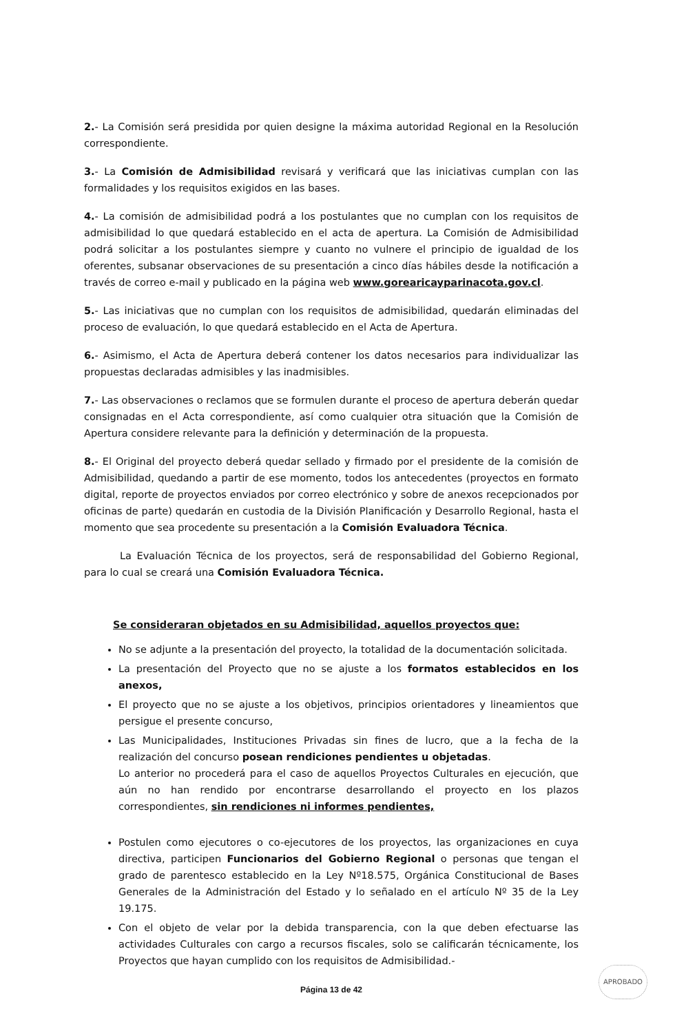2.- La Comisión será presidida por quien designe la máxima autoridad Regional en la Resolución correspondiente.
3.- La Comisión de Admisibilidad revisará y verificará que las iniciativas cumplan con las formalidades y los requisitos exigidos en las bases.
4.- La comisión de admisibilidad podrá a los postulantes que no cumplan con los requisitos de admisibilidad lo que quedará establecido en el acta de apertura. La Comisión de Admisibilidad podrá solicitar a los postulantes siempre y cuanto no vulnere el principio de igualdad de los oferentes, subsanar observaciones de su presentación a cinco días hábiles desde la notificación a través de correo e-mail y publicado en la página web www.gorearicayparinacota.gov.cl.
5.- Las iniciativas que no cumplan con los requisitos de admisibilidad, quedarán eliminadas del proceso de evaluación, lo que quedará establecido en el Acta de Apertura.
6.- Asimismo, el Acta de Apertura deberá contener los datos necesarios para individualizar las propuestas declaradas admisibles y las inadmisibles.
7.- Las observaciones o reclamos que se formulen durante el proceso de apertura deberán quedar consignadas en el Acta correspondiente, así como cualquier otra situación que la Comisión de Apertura considere relevante para la definición y determinación de la propuesta.
8.- El Original del proyecto deberá quedar sellado y firmado por el presidente de la comisión de Admisibilidad, quedando a partir de ese momento, todos los antecedentes (proyectos en formato digital, reporte de proyectos enviados por correo electrónico y sobre de anexos recepcionados por oficinas de parte) quedarán en custodia de la División Planificación y Desarrollo Regional, hasta el momento que sea procedente su presentación a la Comisión Evaluadora Técnica.
La Evaluación Técnica de los proyectos, será de responsabilidad del Gobierno Regional, para lo cual se creará una Comisión Evaluadora Técnica.
Se consideraran objetados en su Admisibilidad, aquellos proyectos que:
No se adjunte a la presentación del proyecto, la totalidad de la documentación solicitada.
La presentación del Proyecto que no se ajuste a los formatos establecidos en los anexos,
El proyecto que no se ajuste a los objetivos, principios orientadores y lineamientos que persigue el presente concurso,
Las Municipalidades, Instituciones Privadas sin fines de lucro, que a la fecha de la realización del concurso posean rendiciones pendientes u objetadas.
Lo anterior no procederá para el caso de aquellos Proyectos Culturales en ejecución, que aún no han rendido por encontrarse desarrollando el proyecto en los plazos correspondientes, sin rendiciones ni informes pendientes,
Postulen como ejecutores o co-ejecutores de los proyectos, las organizaciones en cuya directiva, participen Funcionarios del Gobierno Regional o personas que tengan el grado de parentesco establecido en la Ley Nº18.575, Orgánica Constitucional de Bases Generales de la Administración del Estado y lo señalado en el artículo Nº 35 de la Ley 19.175.
Con el objeto de velar por la debida transparencia, con la que deben efectuarse las actividades Culturales con cargo a recursos fiscales, solo se calificarán técnicamente, los Proyectos que hayan cumplido con los requisitos de Admisibilidad.-
APROBADO
Página 13 de 42